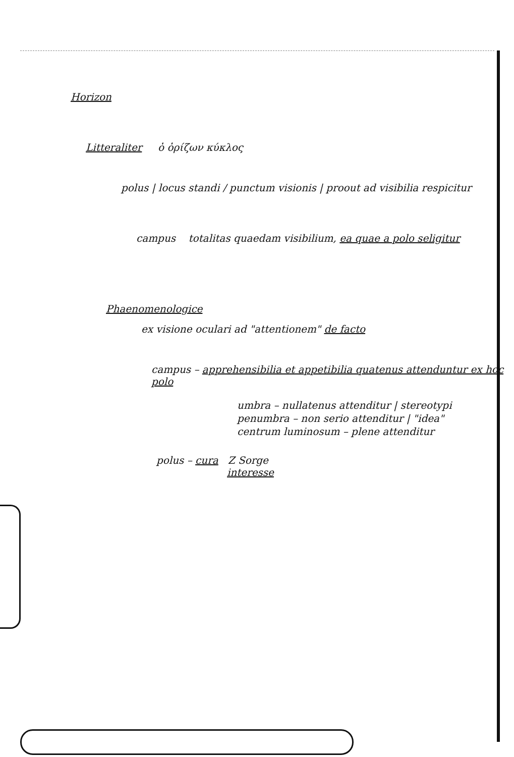Horizon
Litteraliter ὁ ὁρίζων κύκλος
polus | locus standi / punctum visionis | proout ad visibilia respicitur
campus totalitas quaedam visibilium, ea quae a polo seligitur
Phaenomenologice
ex visione oculari ad "attentionem" de facto
campus – apprehensibilia et appetibilia quatenus attenduntur ex hoc polo
umbra – nullatenus attenditur | stereotypi
penumbra – non serio attenditur | "idea"
centrum luminosum – plene attenditur
polus – cura Z Sorge
interesse